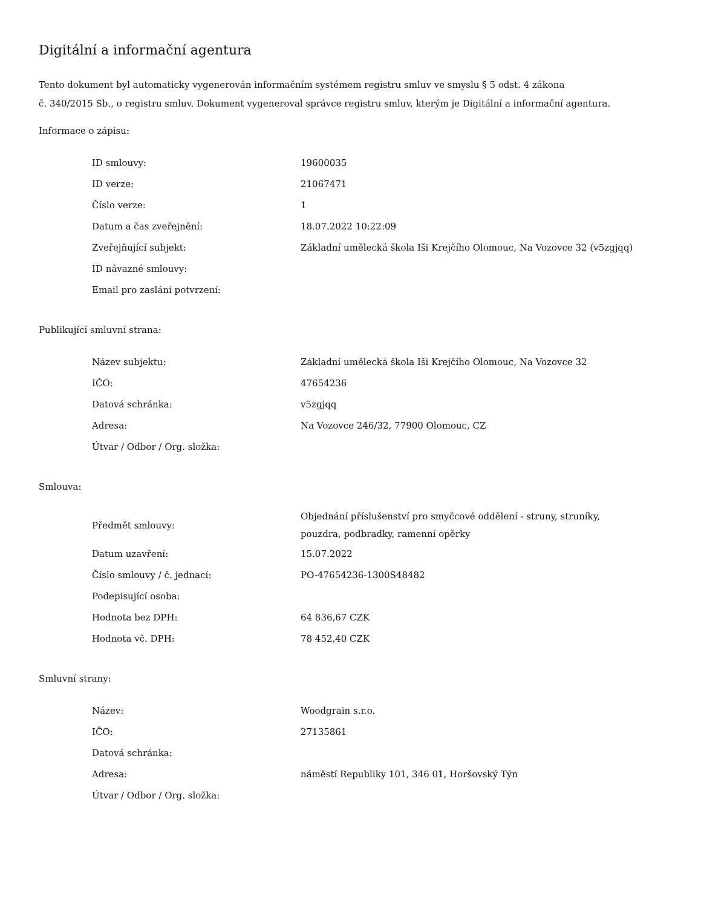Digitální a informační agentura
Tento dokument byl automaticky vygenerován informačním systémem registru smluv ve smyslu § 5 odst. 4 zákona
č. 340/2015 Sb., o registru smluv. Dokument vygeneroval správce registru smluv, kterým je Digitální a informační agentura.
Informace o zápisu:
| ID smlouvy: | 19600035 |
| ID verze: | 21067471 |
| Číslo verze: | 1 |
| Datum a čas zveřejnění: | 18.07.2022 10:22:09 |
| Zveřejňující subjekt: | Základní umělecká škola Iši Krejčího Olomouc, Na Vozovce 32 (v5zgjqq) |
| ID návazné smlouvy: | |
| Email pro zaslání potvrzení: | |
Publikující smluvní strana:
| Název subjektu: | Základní umělecká škola Iši Krejčího Olomouc, Na Vozovce 32 |
| IČO: | 47654236 |
| Datová schránka: | v5zgjqq |
| Adresa: | Na Vozovce 246/32, 77900 Olomouc, CZ |
| Útvar / Odbor / Org. složka: | |
Smlouva:
| Předmět smlouvy: | Objednání příslušenství pro smyčcové oddělení - struny, struníky, pouzdra, podbradky, ramenní opěrky |
| Datum uzavření: | 15.07.2022 |
| Číslo smlouvy / č. jednací: | PO-47654236-1300S48482 |
| Podepisující osoba: | |
| Hodnota bez DPH: | 64 836,67 CZK |
| Hodnota vč. DPH: | 78 452,40 CZK |
Smluvní strany:
| Název: | Woodgrain s.r.o. |
| IČO: | 27135861 |
| Datová schránka: | |
| Adresa: | náměstí Republiky 101, 346 01, Horšovský Týn |
| Útvar / Odbor / Org. složka: | |